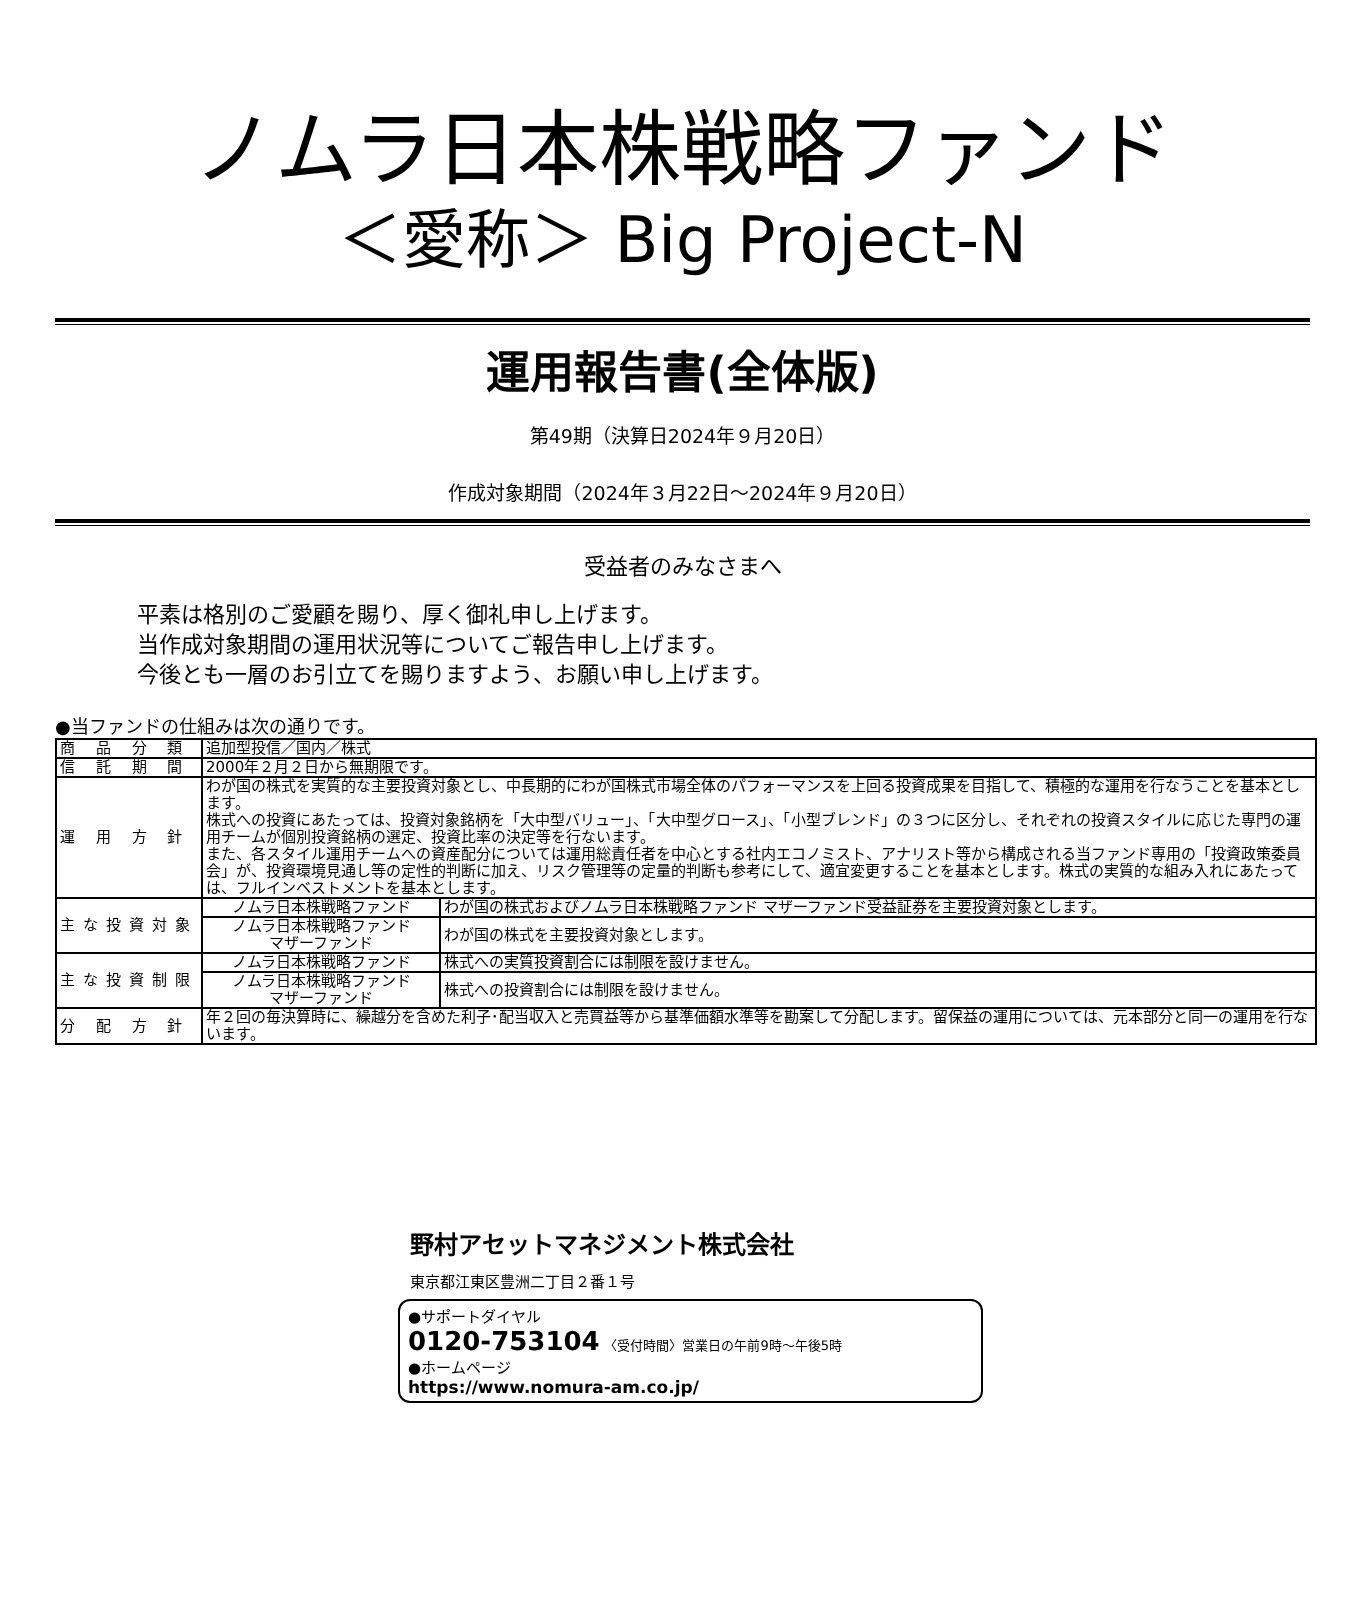ノムラ日本株戦略ファンド
＜愛称＞ Big Project-N
運用報告書(全体版)
第49期（決算日2024年９月20日）
作成対象期間（2024年３月22日～2024年９月20日）
受益者のみなさまへ
平素は格別のご愛顧を賜り、厚く御礼申し上げます。
当作成対象期間の運用状況等についてご報告申し上げます。
今後とも一層のお引立てを賜りますよう、お願い申し上げます。
●当ファンドの仕組みは次の通りです。
| 商 品 分 類 | 追加型投信／国内／株式 | |
| 信 託 期 間 | 2000年２月２日から無期限です。 | |
| 運 用 方 針 | わが国の株式を実質的な主要投資対象とし、中長期的にわが国株式市場全体のパフォーマンスを上回る投資成果を目指して、積極的な運用を行なうことを基本とします。 株式への投資にあたっては、投資対象銘柄を「大中型バリュー」、「大中型グロース」、「小型ブレンド」の３つに区分し、それぞれの投資スタイルに応じた専門の運用チームが個別投資銘柄の選定、投資比率の決定等を行ないます。 また、各スタイル運用チームへの資産配分については運用総責任者を中心とする社内エコノミスト、アナリスト等から構成される当ファンド専用の「投資政策委員会」が、投資環境見通し等の定性的判断に加え、リスク管理等の定量的判断も参考にして、適宜変更することを基本とします。株式の実質的な組み入れにあたっては、フルインベストメントを基本とします。 | |
| 主な投資対象 | ノムラ日本株戦略ファンド | わが国の株式およびノムラ日本株戦略ファンド マザーファンド受益証券を主要投資対象とします。 |
| | ノムラ日本株戦略ファンド マザーファンド | わが国の株式を主要投資対象とします。 |
| 主な投資制限 | ノムラ日本株戦略ファンド | 株式への実質投資割合には制限を設けません。 |
| | ノムラ日本株戦略ファンド マザーファンド | 株式への投資割合には制限を設けません。 |
| 分 配 方 針 | 年２回の毎決算時に、繰越分を含めた利子･配当収入と売買益等から基準価額水準等を勘案して分配します。留保益の運用については、元本部分と同一の運用を行ないます。 | |
野村アセットマネジメント株式会社
東京都江東区豊洲二丁目２番１号
●サポートダイヤル
0120-753104 〈受付時間〉営業日の午前9時～午後5時
●ホームページ
https://www.nomura-am.co.jp/